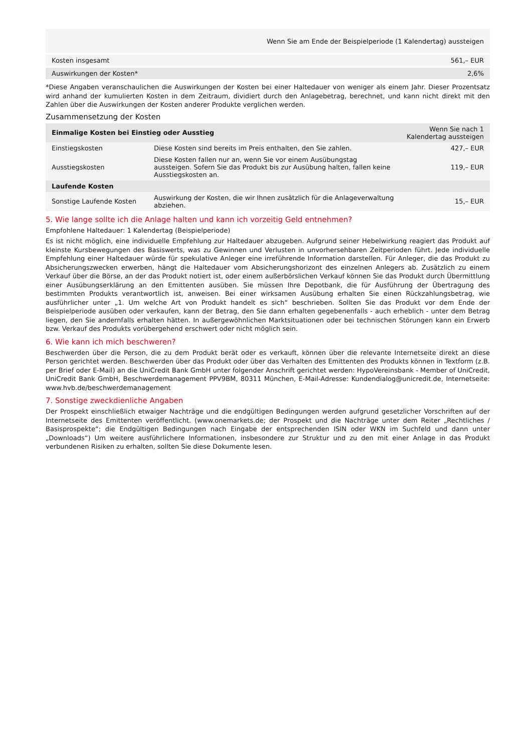| | Wenn Sie am Ende der Beispielperiode (1 Kalendertag) aussteigen |
| Kosten insgesamt | 561,– EUR |
| Auswirkungen der Kosten* | 2,6% |
*Diese Angaben veranschaulichen die Auswirkungen der Kosten bei einer Haltedauer von weniger als einem Jahr. Dieser Prozentsatz wird anhand der kumulierten Kosten in dem Zeitraum, dividiert durch den Anlagebetrag, berechnet, und kann nicht direkt mit den Zahlen über die Auswirkungen der Kosten anderer Produkte verglichen werden.
Zusammensetzung der Kosten
| Einmalige Kosten bei Einstieg oder Ausstieg | | Wenn Sie nach 1 Kalendertag aussteigen |
| --- | --- | --- |
| Einstiegskosten | Diese Kosten sind bereits im Preis enthalten, den Sie zahlen. | 427,– EUR |
| Ausstiegskosten | Diese Kosten fallen nur an, wenn Sie vor einem Ausübungstag aussteigen. Sofern Sie das Produkt bis zur Ausübung halten, fallen keine Ausstiegskosten an. | 119,– EUR |
| Laufende Kosten | | |
| Sonstige Laufende Kosten | Auswirkung der Kosten, die wir Ihnen zusätzlich für die Anlageverwaltung abziehen. | 15,– EUR |
5. Wie lange sollte ich die Anlage halten und kann ich vorzeitig Geld entnehmen?
Empfohlene Haltedauer: 1 Kalendertag (Beispielperiode)
Es ist nicht möglich, eine individuelle Empfehlung zur Haltedauer abzugeben. Aufgrund seiner Hebelwirkung reagiert das Produkt auf kleinste Kursbewegungen des Basiswerts, was zu Gewinnen und Verlusten in unvorhersehbaren Zeitperioden führt. Jede individuelle Empfehlung einer Haltedauer würde für spekulative Anleger eine irreführende Information darstellen. Für Anleger, die das Produkt zu Absicherungszwecken erwerben, hängt die Haltedauer vom Absicherungshorizont des einzelnen Anlegers ab. Zusätzlich zu einem Verkauf über die Börse, an der das Produkt notiert ist, oder einem außerbörslichen Verkauf können Sie das Produkt durch Übermittlung einer Ausübungserklärung an den Emittenten ausüben. Sie müssen Ihre Depotbank, die für Ausführung der Übertragung des bestimmten Produkts verantwortlich ist, anweisen. Bei einer wirksamen Ausübung erhalten Sie einen Rückzahlungsbetrag, wie ausführlicher unter „1. Um welche Art von Produkt handelt es sich“ beschrieben. Sollten Sie das Produkt vor dem Ende der Beispielperiode ausüben oder verkaufen, kann der Betrag, den Sie dann erhalten gegebenenfalls - auch erheblich - unter dem Betrag liegen, den Sie andernfalls erhalten hätten. In außergewöhnlichen Marktsituationen oder bei technischen Störungen kann ein Erwerb bzw. Verkauf des Produkts vorübergehend erschwert oder nicht möglich sein.
6. Wie kann ich mich beschweren?
Beschwerden über die Person, die zu dem Produkt berät oder es verkauft, können über die relevante Internetseite direkt an diese Person gerichtet werden. Beschwerden über das Produkt oder über das Verhalten des Emittenten des Produkts können in Textform (z.B. per Brief oder E-Mail) an die UniCredit Bank GmbH unter folgender Anschrift gerichtet werden: HypoVereinsbank - Member of UniCredit, UniCredit Bank GmbH, Beschwerdemanagement PPV9BM, 80311 München, E-Mail-Adresse: Kundendialog@unicredit.de, Internetseite: www.hvb.de/beschwerdemanagement
7. Sonstige zweckdienliche Angaben
Der Prospekt einschließlich etwaiger Nachträge und die endgültigen Bedingungen werden aufgrund gesetzlicher Vorschriften auf der Internetseite des Emittenten veröffentlicht. (www.onemarkets.de; der Prospekt und die Nachträge unter dem Reiter „Rechtliches / Basisprospekte“; die Endgültigen Bedingungen nach Eingabe der entsprechenden ISIN oder WKN im Suchfeld und dann unter „Downloads“) Um weitere ausführlichere Informationen, insbesondere zur Struktur und zu den mit einer Anlage in das Produkt verbundenen Risiken zu erhalten, sollten Sie diese Dokumente lesen.